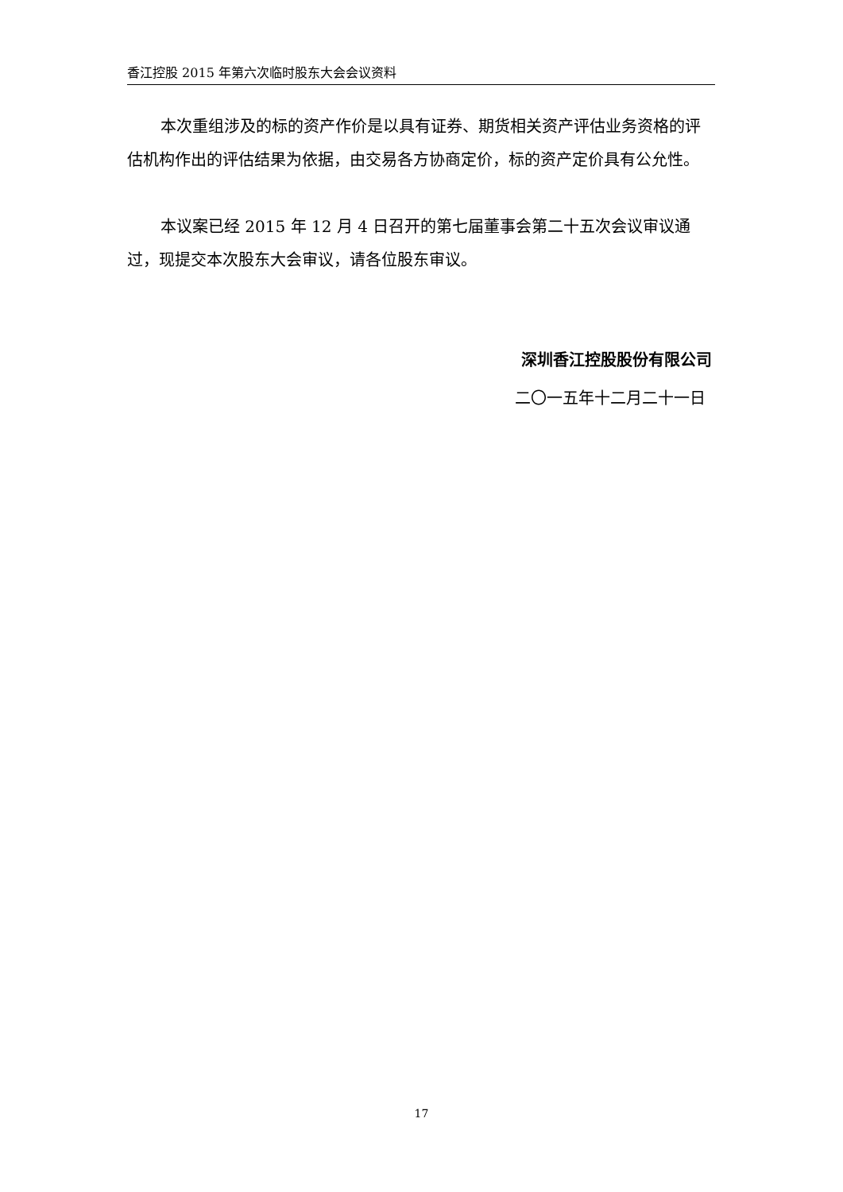香江控股 2015 年第六次临时股东大会会议资料
本次重组涉及的标的资产作价是以具有证券、期货相关资产评估业务资格的评估机构作出的评估结果为依据，由交易各方协商定价，标的资产定价具有公允性。
本议案已经 2015 年 12 月 4 日召开的第七届董事会第二十五次会议审议通过，现提交本次股东大会审议，请各位股东审议。
深圳香江控股股份有限公司
二〇一五年十二月二十一日
17